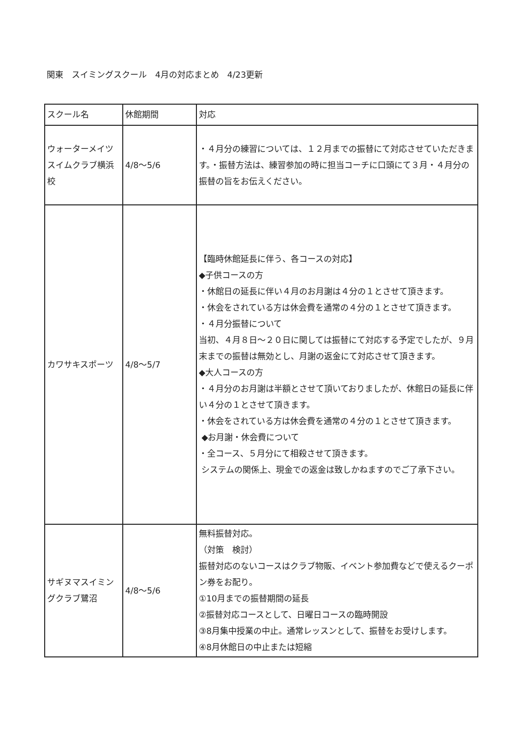関東　スイミングスクール　4月の対応まとめ　4/23更新
| スクール名 | 休館期間 | 対応 |
| --- | --- | --- |
| ウォーターメイツスイムクラブ横浜校 | 4/8〜5/6 | ・４月分の練習については、１２月までの振替にて対応させていただきます。・振替方法は、練習参加の時に担当コーチに口頭にて３月・４月分の振替の旨をお伝えください。 |
| カワサキスポーツ | 4/8〜5/7 | 【臨時休館延長に伴う、各コースの対応】 ◆子供コースの方 ・休館日の延長に伴い４月のお月謝は４分の１とさせて頂きます。 ・休会をされている方は休会費を通常の４分の１とさせて頂きます。 ・４月分振替について 当初、４月８日〜２０日に関しては振替にて対応する予定でしたが、９月末までの振替は無効とし、月謝の返金にて対応させて頂きます。 ◆大人コースの方 ・４月分のお月謝は半額とさせて頂いておりましたが、休館日の延長に伴い４分の１とさせて頂きます。 ・休会をされている方は休会費を通常の４分の１とさせて頂きます。 ◆お月謝・休会費について ・全コース、５月分にて相殺させて頂きます。 システムの関係上、現金での返金は致しかねますのでご了承下さい。 |
| サギヌマスイミングクラブ鷺沼 | 4/8〜5/6 | 無料振替対応。 （対策 検討） 振替対応のないコースはクラブ物販、イベント参加費などで使えるクーポン券をお配り。 ①10月までの振替期間の延長 ②振替対応コースとして、日曜日コースの臨時開設 ③8月集中授業の中止。通常レッスンとして、振替をお受けします。 ④8月休館日の中止または短縮 |